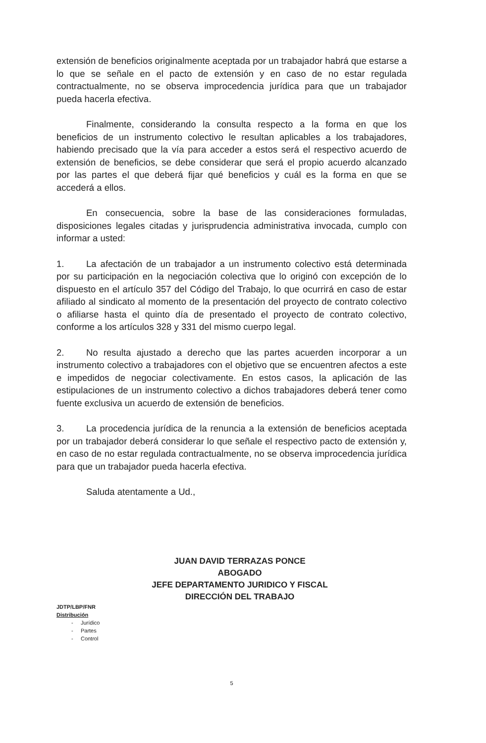extensión de beneficios originalmente aceptada por un trabajador habrá que estarse a lo que se señale en el pacto de extensión y en caso de no estar regulada contractualmente, no se observa improcedencia jurídica para que un trabajador pueda hacerla efectiva.
Finalmente, considerando la consulta respecto a la forma en que los beneficios de un instrumento colectivo le resultan aplicables a los trabajadores, habiendo precisado que la vía para acceder a estos será el respectivo acuerdo de extensión de beneficios, se debe considerar que será el propio acuerdo alcanzado por las partes el que deberá fijar qué beneficios y cuál es la forma en que se accederá a ellos.
En consecuencia, sobre la base de las consideraciones formuladas, disposiciones legales citadas y jurisprudencia administrativa invocada, cumplo con informar a usted:
1. La afectación de un trabajador a un instrumento colectivo está determinada por su participación en la negociación colectiva que lo originó con excepción de lo dispuesto en el artículo 357 del Código del Trabajo, lo que ocurrirá en caso de estar afiliado al sindicato al momento de la presentación del proyecto de contrato colectivo o afiliarse hasta el quinto día de presentado el proyecto de contrato colectivo, conforme a los artículos 328 y 331 del mismo cuerpo legal.
2. No resulta ajustado a derecho que las partes acuerden incorporar a un instrumento colectivo a trabajadores con el objetivo que se encuentren afectos a este e impedidos de negociar colectivamente. En estos casos, la aplicación de las estipulaciones de un instrumento colectivo a dichos trabajadores deberá tener como fuente exclusiva un acuerdo de extensión de beneficios.
3. La procedencia jurídica de la renuncia a la extensión de beneficios aceptada por un trabajador deberá considerar lo que señale el respectivo pacto de extensión y, en caso de no estar regulada contractualmente, no se observa improcedencia jurídica para que un trabajador pueda hacerla efectiva.
Saluda atentamente a Ud.,
JUAN DAVID TERRAZAS PONCE
ABOGADO
JEFE DEPARTAMENTO JURIDICO Y FISCAL
DIRECCIÓN DEL TRABAJO
JDTP/LBP/FNR
Distribución
- Jurídico
- Partes
- Control
5